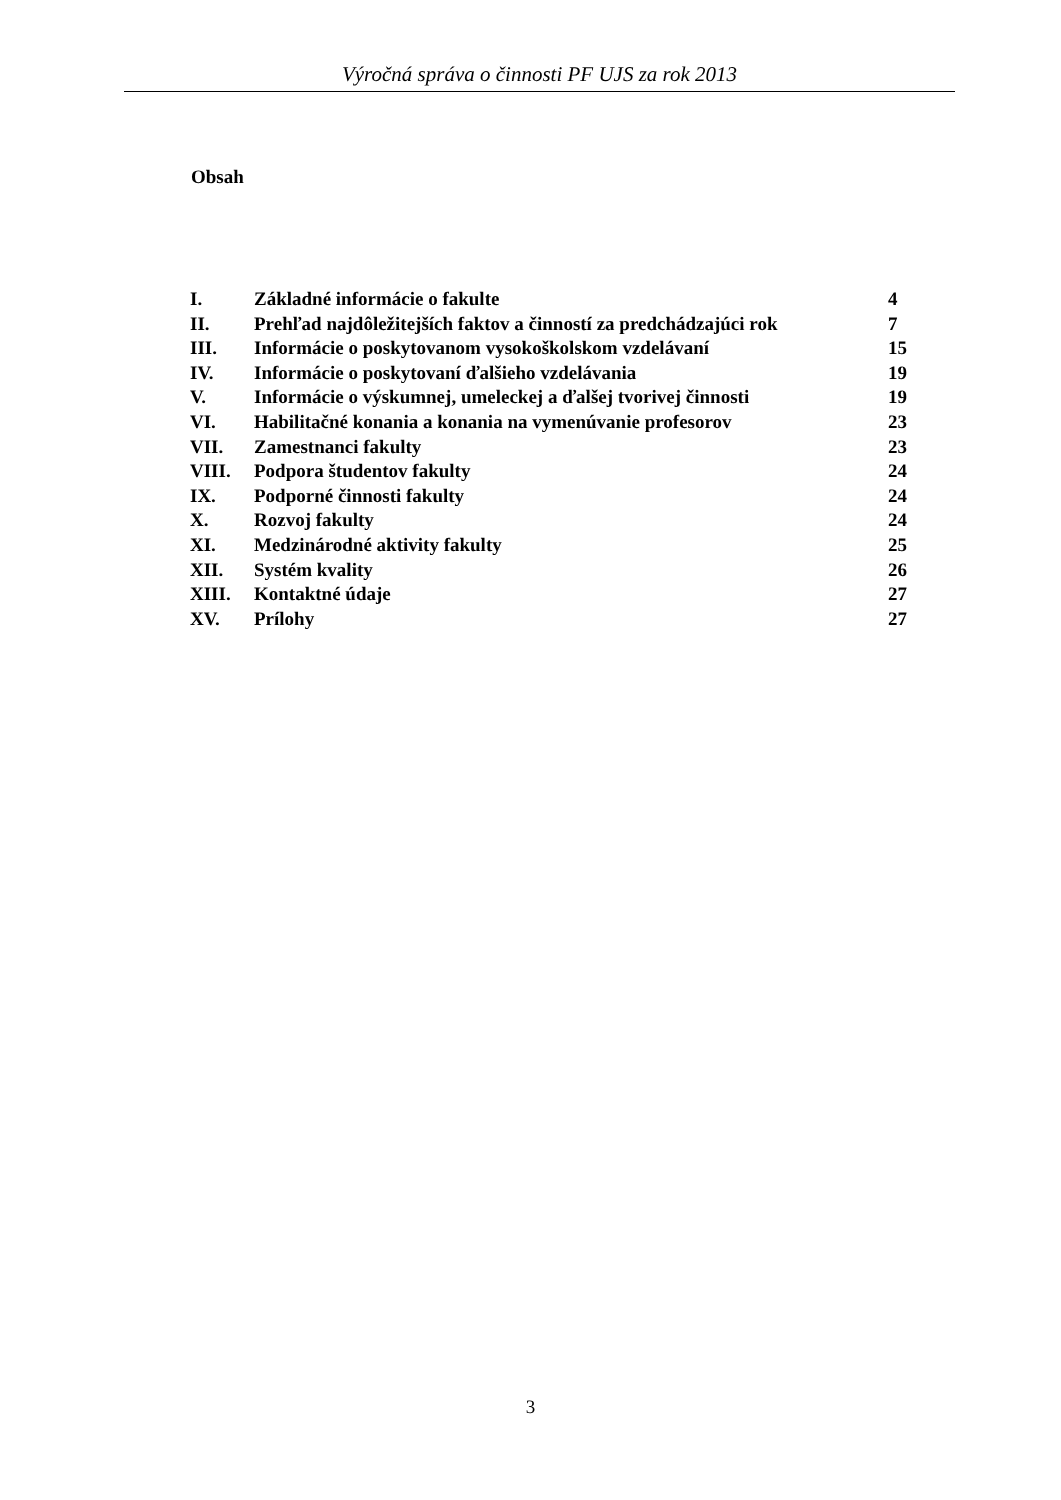Výročná správa o činnosti PF UJS za rok 2013
Obsah
| I. | Základné informácie o fakulte | 4 |
| II. | Prehľad najdôležitejších faktov a činností za predchádzajúci rok | 7 |
| III. | Informácie o poskytovanom vysokoškolskom vzdelávaní | 15 |
| IV. | Informácie o poskytovaní ďalšieho vzdelávania | 19 |
| V. | Informácie o výskumnej, umeleckej a ďalšej tvorivej činnosti | 19 |
| VI. | Habilitačné konania a konania na vymenúvanie profesorov | 23 |
| VII. | Zamestnanci fakulty | 23 |
| VIII. | Podpora študentov fakulty | 24 |
| IX. | Podporné činnosti fakulty | 24 |
| X. | Rozvoj fakulty | 24 |
| XI. | Medzinárodné aktivity fakulty | 25 |
| XII. | Systém kvality | 26 |
| XIII. | Kontaktné údaje | 27 |
| XV. | Prílohy | 27 |
3